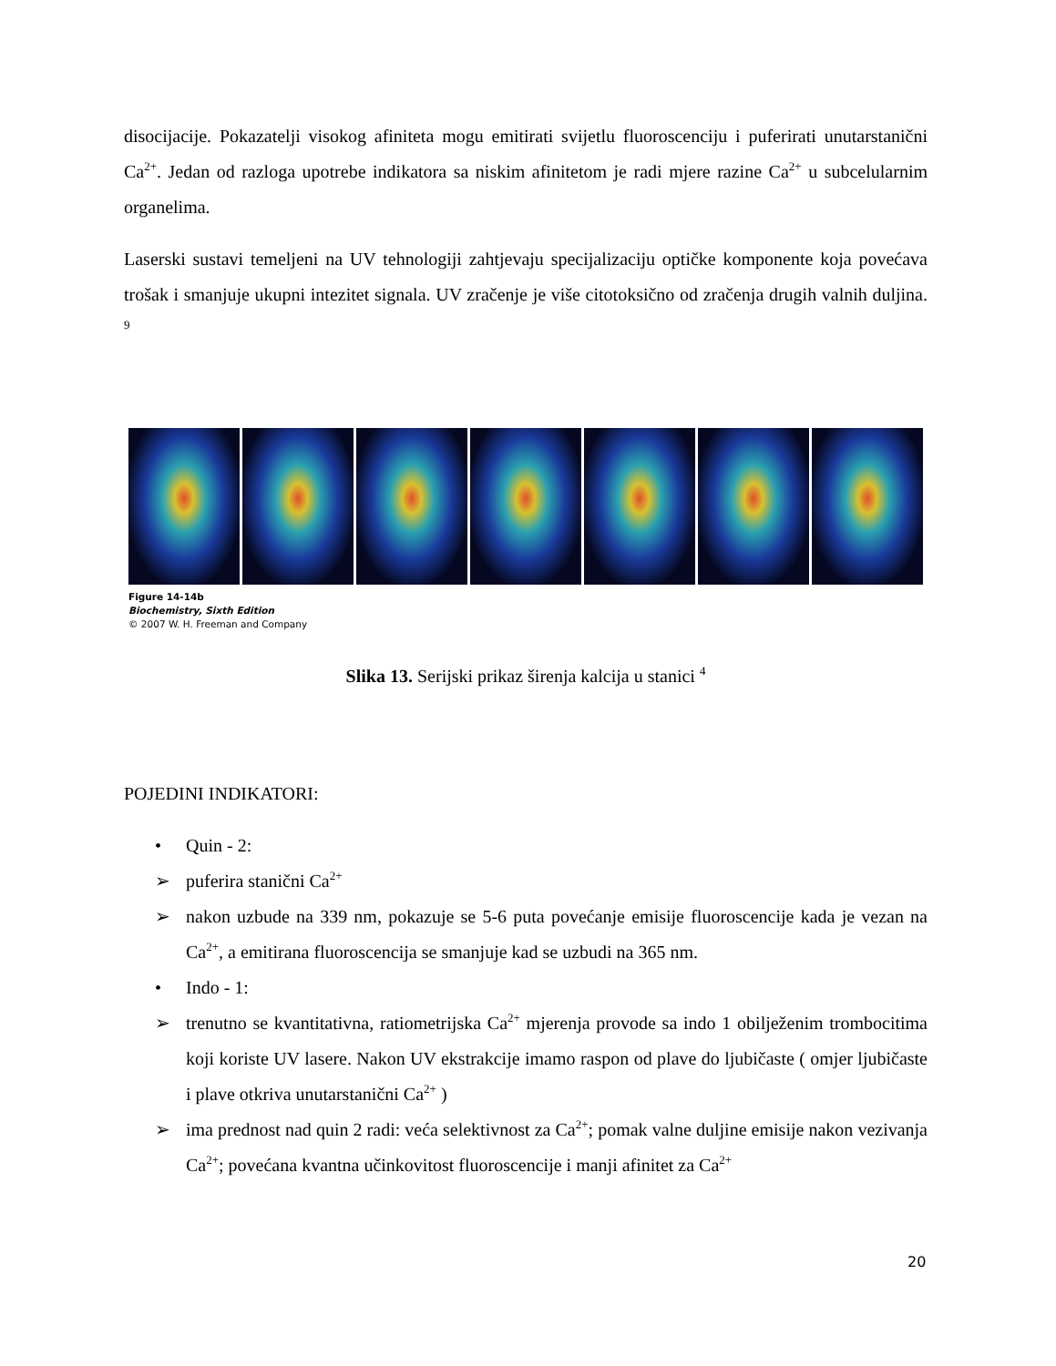disocijacije. Pokazatelji visokog afiniteta mogu emitirati svijetlu fluoroscenciju i puferirati unutarstanični Ca<sup>2+</sup>. Jedan od razloga upotrebe indikatora sa niskim afinitetom je radi mjere razine Ca<sup>2+</sup> u subcelularnim organelima.
Laserski sustavi temeljeni na UV tehnologiji zahtjevaju specijalizaciju optičke komponente koja povećava trošak i smanjuje ukupni intezitet signala. UV zračenje je više citotoksično od zračenja drugih valnih duljina. <sup>9</sup>
Figure 14-14b
Biochemistry, Sixth Edition
© 2007 W. H. Freeman and Company
Slika 13. Serijski prikaz širenja kalcija u stanici <sup>4</sup>
POJEDINI INDIKATORI:
• Quin - 2:
➢ puferira stanični Ca<sup>2+</sup>
➢ nakon uzbude na 339 nm, pokazuje se 5-6 puta povećanje emisije fluoroscencije kada je vezan na Ca<sup>2+</sup>, a emitirana fluoroscencija se smanjuje kad se uzbudi na 365 nm.
• Indo - 1:
➢ trenutno se kvantitativna, ratiometrijska Ca<sup>2+</sup> mjerenja provode sa indo 1 obilježenim trombocitima koji koriste UV lasere. Nakon UV ekstrakcije imamo raspon od plave do ljubičaste ( omjer ljubičaste i plave otkriva unutarstanični Ca<sup>2+</sup> )
➢ ima prednost nad quin 2 radi: veća selektivnost za Ca<sup>2+</sup>; pomak valne duljine emisije nakon vezivanja Ca<sup>2+</sup>; povećana kvantna učinkovitost fluoroscencije i manji afinitet za Ca<sup>2+</sup>
20